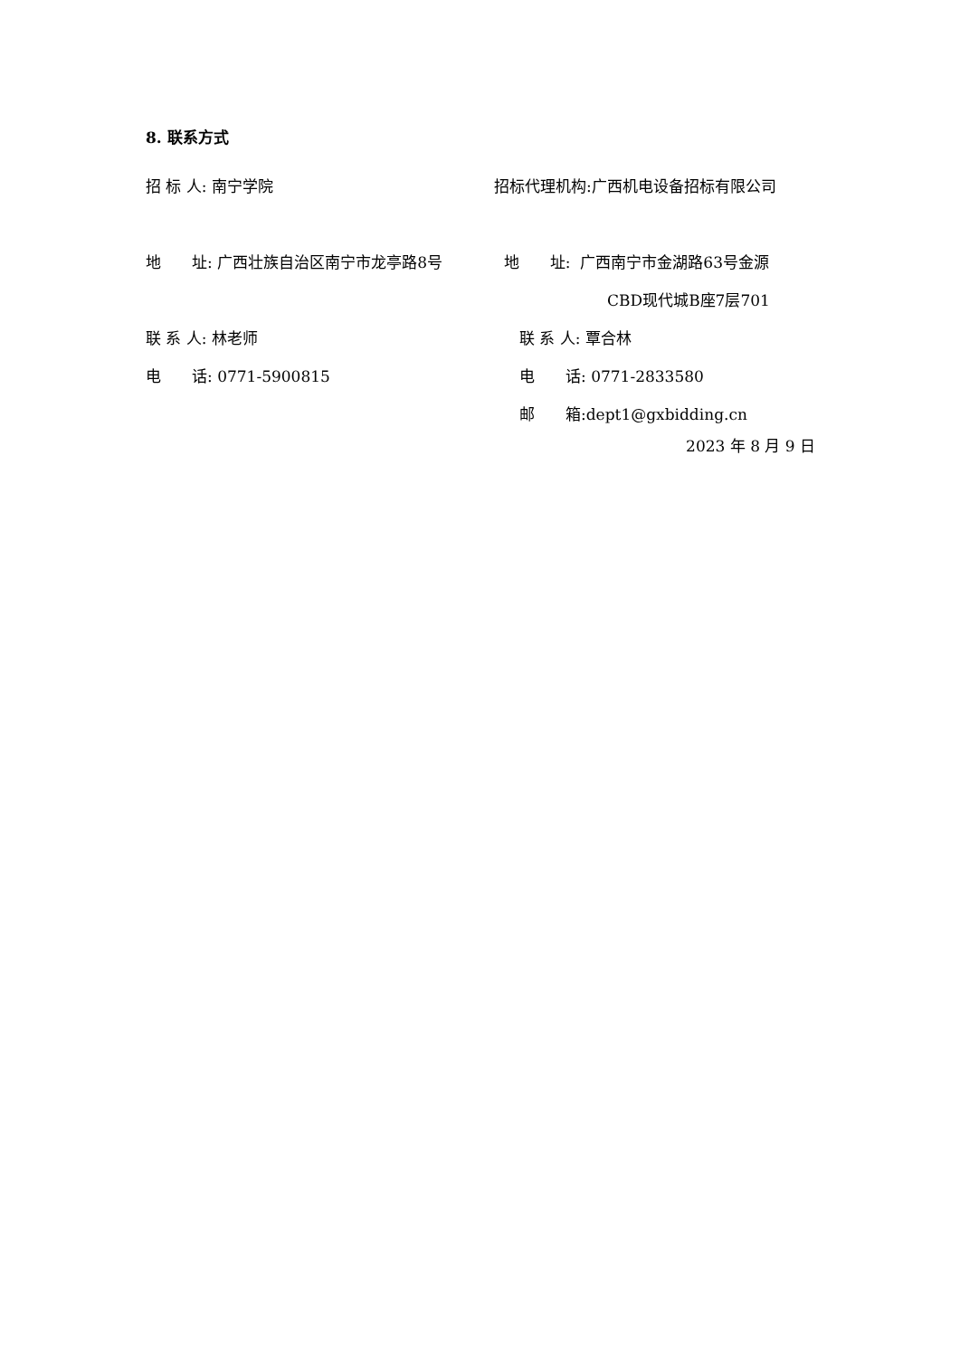8. 联系方式
招 标 人: 南宁学院
招标代理机构:广西机电设备招标有限公司
地　　址: 广西壮族自治区南宁市龙亭路8号 地　　址: 广西南宁市金湖路63号金源
CBD现代城B座7层701
联 系 人: 林老师 联 系 人: 覃合林
电　　话: 0771-5900815 电　　话: 0771-2833580
邮　　箱:dept1@gxbidding.cn
2023 年 8 月 9 日